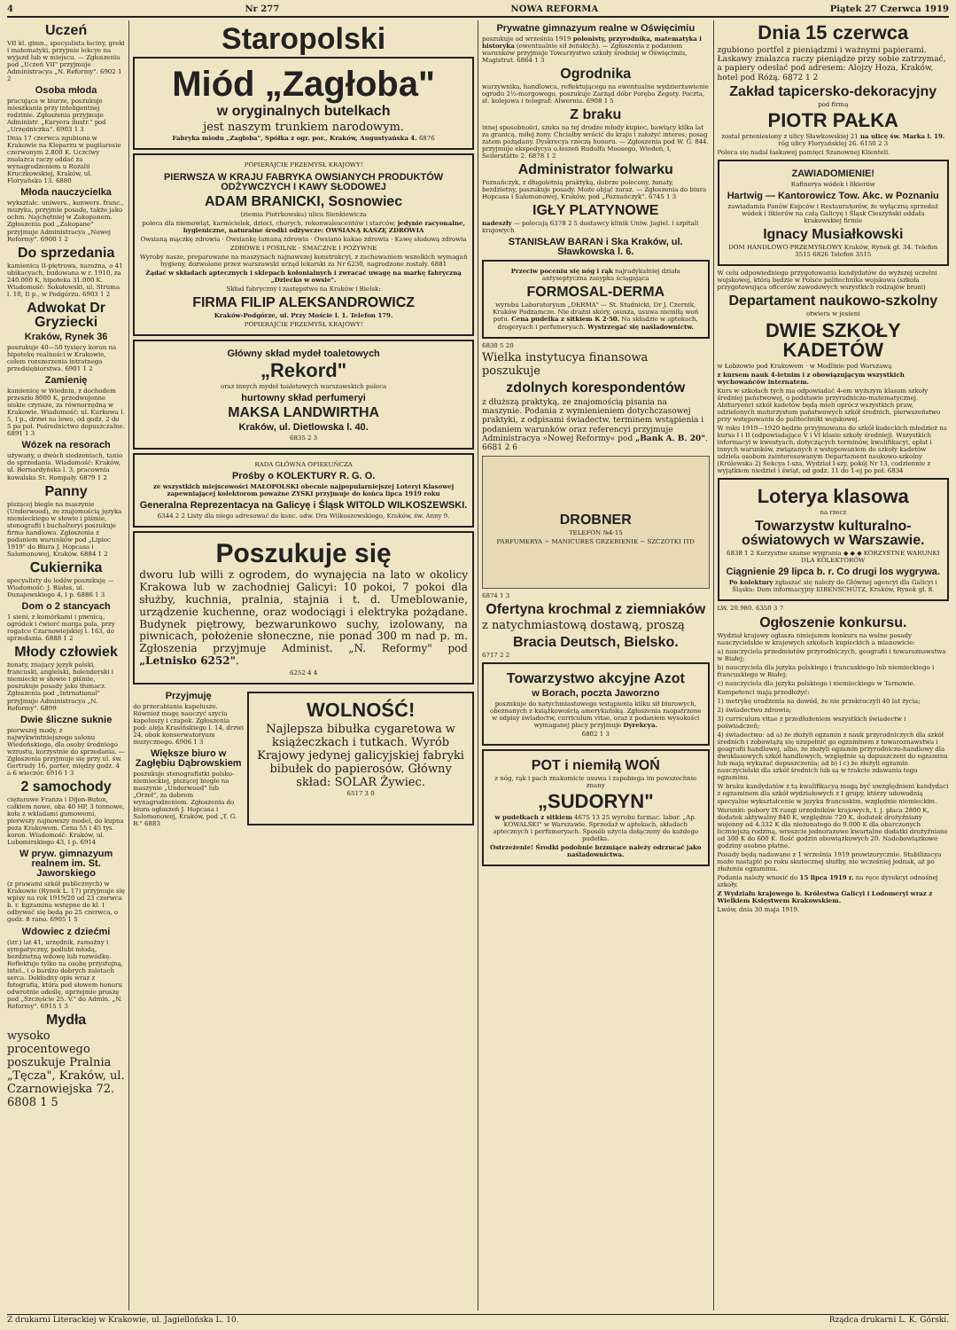4 Nr 277 NOWA REFORMA Piątek 27 Czerwca 1919
Uczeń
VII kl. gimn., specyalista łaciny, greki i matematyki, przyjmie lekcye na wyjazd lub w miejscu. — Zgłoszenia pod „Uczeń VII" przyjmuje Administracya „N. Reformy". 6902 1 2
Osoba młoda
pracująca w biurze, poszukuje mieszkania przy inteligentnej rodzinie. Zgłoszenia przyjmuje Administr. „Kuryera ilustr." pod „Urzędniczka". 6903 1 3
Dnia 17 czerwca zgubiono w Krakowie na Kleparzu w pugilaresie czerwonym 2.800 K. Uczciwy znalazca raczy oddać za wynagrodzeniem u Rozalii Kruczkowskiej, Kraków, ul. Floryańska 13. 6880
Młoda nauczycielka
wykształc. uniwers., konwers. franc., muzyka, przyjmie posadę, także jako ochm. Najchętniej w Zakopanem. Zgłoszenia pod „Zakopane" przyjmuje Administracya „Nowej Reformy". 6900 1 2
Do sprzedania
kamienica II-piętrowa, narożna, o 41 ubikacyach, budowana w r. 1910, za 240.000 K, hipoteka 31.000 K. Wiadomość: Sokołowski, ul. Struma l. 10, II p., w Podgórzu. 6903 1 2
Adwokat Dr Gryziecki
Kraków, Rynek 36
poszukuje 40—50 tysięcy koron na hipotekę realności w Krakowie, celem rozszerzenia intratnego przedsiębiorstwa. 6901 1 2
Zamienię
kamienicę w Wiedniu, z dochodem przeszło 8000 K, przedwojenne niskie czynsze, za równorzędną w Krakowie. Wiadomość: ul. Kurkowa l. 5, I p., drzwi na lewo, od godz. 2 do 5 po poł. Pośrednictwo dopuszczalne. 6891 1 3
Wózek na resorach
używany, o dwóch siedzeniach, tanio do sprzedania. Wiadomość: Kraków, ul. Bernardyńska l. 3, pracownia kowalska St. Rompały. 6879 1 2
Panny
piszącej biegle na maszynie (Underwood), ze znajomością języka niemieckiego w słowie i piśmie, stenografii i buchalteryi poszukuje firma handlowa. Zgłoszenia z podaniem warunków pod „Lipiec 1919" do Biura J. Hopcasa i Salomonowej, Kraków. 6884 1 2
Cukiernika
specyalisty do lodów poszukuję — Wiadomość: J. Białas, ul. Dunajewskiego 4, I p. 6886 1 3
Dom o 2 stancyach
1 sieni, z komórkami i piwnicą, ogródek i ćwierć morga pola, przy rogatce Czarnowiejskiej l. 163, do sprzedania. 6888 1 2
Młody człowiek
żonaty, znający język polski, francuski, angielski, holenderski i niemiecki w słowie i piśmie, poszukuje posady jako tłumacz. Zgłoszenia pod „Intrnational" przyjmuje Administracya „N. Reformy". 6899
Dwie śliczne suknie
pierwszej mody, z najwykwintniejszego salonu Wiedeńskiego, dla osoby średniego wzrostu, korzystnie do sprzedania. — Zgłoszenia przyjmuje się przy ul. św. Gertrudy 16, parter, między godz. 4 a 6 wieczór. 6916 1 3
2 samochody
ciężarowe Franza i Dijon-Buton, całkiem nowe, oba 40 HP, 3 tonnowe, koła z wkładami gumowemi, pierwszy najnowszy model, do kupna poza Krakowem. Cena 55 i 45 tys. koron. Wiadomość: Kraków, ul. Lubomirskiego 43, I p. 6914
W pryw. gimnazyum realnem im. St. Jaworskiego
(z prawami szkół publicznych) w Krakowie (Rynek L. 17) przyjmuje się wpisy na rok 1919/20 od 23 czerwca b. r. Egzamina wstępne do kl. I odbywać się będą po 25 czerwca, o godz. 8 rano. 6905 1 5
Wdowiec z dziećmi
(izr.) lat 41, urzędnik, zamożny i sympatyczny, poślubi młodą, bezdzietną wdowę lub rozwódkę. Reflektuje tylko na osobę przystojną, intel., i o bardzo dobrych zaletach serca. Dokładny opis wraz z fotografią, która pod słowem honoru odwrotnie odeślę, uprzejmie proszę pod „Szczęście 25. V." do Admin. „N. Reformy". 6915 1 3
Mydła
wysoko procentowego poszukuje Pralnia „Tęcza", Kraków, ul. Czarnowiejska 72. 6808 1 5
Staropolski
Miód „Zagłoba"
w oryginalnych butelkach
jest naszym trunkiem narodowym.
Fabryka miodu „Zagłoba", Spółka z ogr. por., Kraków, Augustyańska 4. 6876
POPIERAJCIE PRZEMYSŁ KRAJOWY!
PIERWSZA W KRAJU FABRYKA OWSIANYCH PRODUKTÓW ODŻYWCZYCH I KAWY SŁODOWEJ
ADAM BRANICKI, Sosnowiec
(ziemia Piotrkowska) ulica Sienkiewicza
poleca dla niemowląt, karmicielek, dzieci, chorych, rekonwalescentów i starców, jedynie racyonalne, hygieniczne, naturalne środki odżywcze: OWSIANĄ KASZĘ ZDROWIA
Owsianą mączkę zdrowia · Owsiankę łamaną zdrowia · Owsiano kakao zdrowia · Kawę słodową zdrowia
ZDROWE I POSILNE · SMACZNE I POŻYWNE
Wyroby nasze, preparowane na maszynach najnowszej konstrukcyi, z zachowaniem wszelkich wymagań hygieny, dozwolone przez warszawski urząd lekarski za Nr 6230, nagrodzone zostały. 6881
Żądać w składach aptecznych i sklepach kolonialnych i zwracać uwagę na markę fabryczną „Dziecko w owsie".
Skład fabryczny i zastępstwo na Kraków i Bielsk:
FIRMA FILIP ALEKSANDROWICZ
Kraków-Podgórze, ul. Przy Moście l. 1. Telefon 179.
POPIERAJCIE PRZEMYSŁ KRAJOWY!
Główny skład mydeł toaletowych
„Rekord"
oraz innych mydeł toaletowych warszawskich poleca
hurtowny skład perfumeryi
MAKSA LANDWIRTHA
Kraków, ul. Dietlowska l. 40.
6835 2 3
RADA GŁÓWNA OPIEKUŃCZA
Prośby o KOLEKTURY R. G. O.
ze wszystkich miejscowości MAŁOPOLSKI obecnie najpopularniejszej Loteryi Klasowej zapewniającej kolektorom poważne ZYSKI przyjmuje do końca lipca 1919 roku
Generalna Reprezentacya na Galicyę i Śląsk WITOLD WILKOSZEWSKI.
6344 2 2 Listy dla niego adresować do kanc. adw. Dra Wilkoszewskiego, Kraków, św. Anny 9.
Poszukuje się
dworu lub willi z ogrodem, do wynajęcia na lato w okolicy Krakowa lub w zachodniej Galicyi: 10 pokoi, 7 pokoi dla służby, kuchnia, pralnia, stajnia i t. d. Umeblowanie, urządzenie kuchenne, oraz wodociągi i elektryka pożądane. Budynek piętrowy, bezwarunkowo suchy, izolowany, na piwnicach, położenie słoneczne, nie ponad 300 m nad p. m. Zgłoszenia przyjmuje Administ. „N. Reformy" pod „Letnisko 6252".
6252 4 4
Przyjmuję
do przerabiania kapelusze. Również mogę nauczyć szycia kapeluszy i czapek. Zgłoszenia pod: aleja Krasińskiego l. 14, drzwi 24, obok konserwatoryum muzycznego. 6906 1 3
Większe biuro w Zagłębiu Dąbrowskiem
poszukuje stenografistki polsko-niemieckiej, piszącej biegle na maszynie „Underwood" lub „Orzeł", za dobrem wynagrodzeniem. Zgłoszenia do biura ogłoszeń J. Hopcasa i Salomonowej, Kraków, pod „T. G. B." 6883
WOLNOŚĆ!
Najlepsza bibułka cygaretowa w książeczkach i tutkach. Wyrób Krajowy jedynej galicyjskiej fabryki bibułek do papierosów. Główny skład: SOLAR Żywiec.
6517 3 0
Prywatne gimnazyum realne w Oświęcimiu
poszukuje od września 1919 polonisty, przyrodnika, matematyka i historyka (ewentualnie sił żeńskich). — Zgłoszenia z podaniem warunków przyjmuje Towarzystwo szkoły średniej w Oświęcimiu, Magistrat. 6864 1 3
Ogrodnika
warzywnika, handlowca, reflektującego na ewentualne wydzierżawienie ogrodu 2½-morgowego, poszukuje Zarząd dóbr Poręba Żegoty. Poczta, st. kolejowa i telegraf: Alwernia. 6908 1 5
Z braku
innej sposobności, szuka na tej drodze młody kupiec, bawiący kilka lat za granicą, miłej żony. Chciałby wrócić do kraju i założyć interes; posag zatem pożądany. Dyskrecya rzeczą honoru. — Zgłoszenia pod W. G. 844. przyjmuje ekspedycya o.łoszeń Rudolfa Moosego, Wiedeń, I, Seilerstätte 2. 6878 1 2
Administrator folwarku
Poznańczyk, z długoletnią praktyką, dobrze polecony, żonaty, bezdzietny, poszukuje posady. Może objąć zaraz. — Zgłoszenia do biura Hopcasa i Salomonowej, Kraków, pod „Poznańczyk". 6745 1 3
IGŁY PLATYNOWE
nadeszły — polecają 6378 2 5 dostawcy klinik Uniw. Jagiel. i szpitali krajowych
STANISŁAW BARAN i Ska Kraków, ul. Sławkowska l. 6.
Przeciw poceniu się nóg i rąk najradykalniej działa antyseptyczna zasypka ściągająca
FORMOSAL-DERMA
wyrobu Laboratoryum „DERMA" — St. Studnicki, Dr J. Czernik, Kraków Podzamcze. Nie drażni skóry, osusza, usuwa niemiłą woń potu. Cena pudełka z sitkiem K 2·50. Na składzie w aptekach, drogeryach i perfumeryach. Wystrzegać się naśladownictw.
6830 5 20
Wielka instytucya finansowa poszukuje
zdolnych korespondentów
z dłuższą praktyką, ze znajomością pisania na maszynie. Podania z wymienieniem dotychczasowej praktyki, z odpisami świadectw, terminem wstąpienia i podaniem warunków oraz referencyi przyjmuje Administracya »Nowej Reformy« pod „Bank A. B. 20". 6681 2 6
DROBNER
TELEFON №4·15
PARFUMERYA ~ MANICURES GRZEBIENIE ~ SZCZOTKI ITD
6874 1 3
Ofertyna krochmal z ziemniaków
z natychmiastową dostawą, proszą
Bracia Deutsch, Bielsko.
6717 2 2
Towarzystwo akcyjne Azot
w Borach, poczta Jaworzno
poszukuje do natychmiastowego wstąpienia kilku sił biurowych, obeznanych z książkowością amerykańską. Zgłoszenia zaopatrzone w odpisy świadectw, curriculum vitae, oraz z podaniem wysokości wymaganej płacy przyjmuje Dyrekcya.
6802 1 3
POT i niemiłą WOŃ
z nóg, rąk i pach znakomicie usuwa i zapobiega im powszechnie znany
„SUDORYN"
w pudełkach z sitkiem 4675 13 25 wyrobu farmac. labor. „Ap. KOWALSKI" w Warszawie. Sprzedaż w aptekach, składach aptecznych i perfumeryach. Sposób użycia dołączony do każdego pudełka.
Ostrzeżenie! Środki podobnie brzmiące należy odrzucać jako naśladownictwa.
Dnia 15 czerwca
zgubiono portfel z pieniądzmi i ważnymi papierami. Łaskawy znalazca raczy pieniądze przy sobie zatrzymać, a papiery odesłać pod adresem: Alojzy Hoza, Kraków, hotel pod Różą. 6872 1 2
Zakład tapicersko-dekoracyjny
pod firmą
PIOTR PAŁKA
został przeniesiony z ulicy Sławkowskiej 21 na ulicę św. Marka l. 19. róg ulicy Floryańskiej 26. 6150 2 3
Poleca się nadal łaskawej pamięci Szanownej Klienteli.
ZAWIADOMIENIE!
Rafinerya wódek i likierów
Hartwig — Kantorowicz Tow. Akc. w Poznaniu
zawiadamia Panów Kupców i Restauratorów, że wyłączną sprzedaż wódek i likierów na całą Galicyę i Śląsk Cieszyński oddała krakowskiej firmie
Ignacy Musiałkowski
DOM HANDLOWO-PRZEMYSŁOWY Kraków, Rynek gł. 34. Telefon 3515 6826 Telefon 3515
W celu odpowiedniego przygotowania kandydatów do wyższej uczelni wojskowej, którą będzie w Polsce politechnika wojskowa (szkoła przygotowująca oficerów zawodowych wszystkich rodzajów broni)
Departament naukowo-szkolny
otwiera w jesieni
DWIE SZKOŁY KADETÓW
w Łobzowie pod Krakowem · w Modlinie pod Warszawą
z kursem nauk 4-letnim i z obowiązującym wszystkich wychowańców internatem.
Kurs w szkołach tych ma odpowiadać 4-em wyższym klasom szkoły średniej państwowej, o podstawie przyrodniczo-matematycznej. Abituryenci szkół kadetów będą mieli oprócz wszystkich praw, udzielonych maturzystom państwowych szkół średnich, pierwszeństwo przy wstępowaniu do politechniki wojskowej.
W roku 1919—1920 będzie przyjmowana do szkół kadeckich młodzież na kursa I i II (odpowiadające V i VI klasie szkoły średniej). Wszystkich informacyi w kwestyach, dotyczących terminów, kwalifikacyi, opłat i innych warunków, związanych z wstępowaniem do szkoły kadetów udziela osobom zainteresowanym Departament naukowo-szkolny (Królewska 2) Sekcya I-sza, Wydział I-szy, pokój Nr 13, codziennie z wyjątkiem niedziel i świąt, od godz. 11 do 1-ej po poł. 6834
Loterya klasowa
na rzecz
Towarzystw kulturalno-oświatowych w Warszawie.
6838 1 2 Korzystne szanse wygrania ◆ ◆ ◆ KORZYSTNE WARUNKI DLA KOLEKTORÓW
Ciągnienie 29 lipca b. r. Co drugi los wygrywa.
Po kolektury zgłaszać się należy do Głównej agencyi dla Galicyi i Śląska: Dom informacyjny EIBENSCHÜTZ, Kraków, Rynek gł. 8.
LW. 20.980. 6350 3 7
Ogłoszenie konkursu.
Wydział krajowy ogłasza niniejszem konkurs na wolne posady nauczycielskie w krajowych szkołach kupieckich a mianowicie:
a) nauczyciela przedmiotów przyrodniczych, geografii i towaroznawstwa w Białej;
b) nauczyciela dla języka polskiego i francuskiego lub niemieckiego i francuskiego w Białej;
c) nauczyciela dla języka polskiego i niemieckiego w Tarnowie.
Kompetenci mają przedłożyć:
1) metrykę urodzenia na dowód, że nie przekroczyli 40 lat życia;
2) świadectwo zdrowia;
3) curriculum vitae z przedłożeniem wszystkich świadectw i poświadczeń;
4) świadectwo: ad a) że złożyli egzamin z nauk przyrodniczych dla szkół średnich i zobowiążą się uzupełnić go egzaminem z towaroznawstwa i geografii handlowej, albo, że złożyli egzamin przyrodniczo-handlowy dla dwuklasowych szkół handlowych, względnie są dopuszczeni do egzaminu lub mają wykazać dopuszczenia; ad b) i c) że złożyli egzamin nauczycielski dla szkół średnich lub są w trakcie zdawania tego egzaminu.
W braku kandydatów z tą kwalifikacyą mogą być uwzględnieni kandydaci z egzaminem dla szkół wydziałowych z I grupy, którzy udowodnią specyalne wykształcenie w języku francuskim, względnie niemieckim.
Warunki: pobory IX rangi urzędników krajowych, t. j. płaca 2800 K, dodatek aktywalny 840 K, względnie 720 K, dodatek drożyźniany wojenny od 4.332 K dla nieżonatego do 9.000 K dla obarczonych liczniejszą rodziną, wreszcie jednorazowe kwartalne dodatki drożyźniane od 300 K do 600 K. Ilość godzin obowiązkowych 20. Nadobowiązkowe godziny osobno płatne.
Posady będą nadawane z 1 września 1919 prowizorycznie. Stabilizacya może nastąpić po roku skutecznej służby, nie wcześniej jednak, aż po złożeniu egzaminu.
Podania należy wnosić do 15 lipca 1919 r. na ręce dyrekcyi odnośnej szkoły.
Z Wydziału krajowego b. Królestwa Galicyi i Lodomeryi wraz z Wielkiem Księstwem Krakowskiem.
Lwów, dnia 30 maja 1919.
Z drukarni Literackiej w Krakowie, ul. Jagiellońska L. 10. Rządca drukarni L. K. Górski.